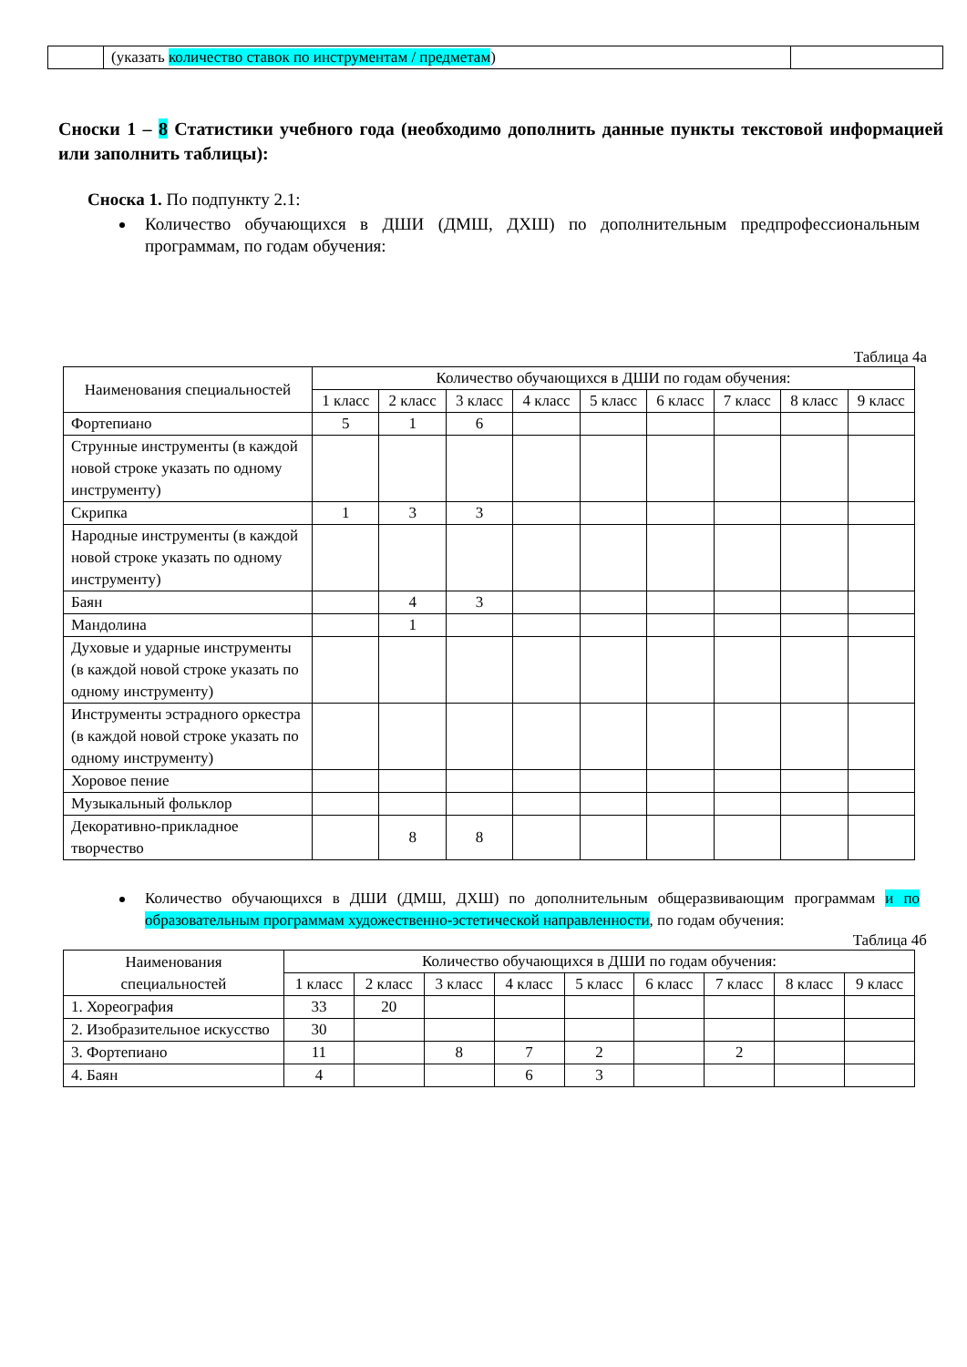| | (указать количество ставок по инструментам / предметам ) | |
Сноски 1 – 8 Статистики учебного года (необходимо дополнить данные пункты текстовой информацией или заполнить таблицы):
Сноска 1. По подпункту 2.1:
Количество обучающихся в ДШИ (ДМШ, ДХШ) по дополнительным предпрофессиональным программам, по годам обучения:
Таблица 4а
| Наименования специальностей | Количество обучающихся в ДШИ по годам обучения: | | | | | | | | |
| --- | --- | --- | --- | --- | --- | --- | --- | --- | --- |
| | 1 класс | 2 класс | 3 класс | 4 класс | 5 класс | 6 класс | 7 класс | 8 класс | 9 класс |
| Фортепиано | 5 | 1 | 6 | | | | | | |
| Струнные инструменты (в каждой новой строке указать по одному инструменту) | | | | | | | | | |
| Скрипка | 1 | 3 | 3 | | | | | | |
| Народные инструменты (в каждой новой строке указать по одному инструменту) | | | | | | | | | |
| Баян | | 4 | 3 | | | | | | |
| Мандолина | | 1 | | | | | | | |
| Духовые и ударные инструменты (в каждой новой строке указать по одному инструменту) | | | | | | | | | |
| Инструменты эстрадного оркестра (в каждой новой строке указать по одному инструменту) | | | | | | | | | |
| Хоровое пение | | | | | | | | | |
| Музыкальный фольклор | | | | | | | | | |
| Декоративно-прикладное творчество | | 8 | 8 | | | | | | |
Количество обучающихся в ДШИ (ДМШ, ДХШ) по дополнительным общеразвивающим программам и по образовательным программам художественно-эстетической направленности, по годам обучения:
Таблица 4б
| Наименования специальностей | Количество обучающихся в ДШИ по годам обучения: | | | | | | | | |
| --- | --- | --- | --- | --- | --- | --- | --- | --- | --- |
| | 1 класс | 2 класс | 3 класс | 4 класс | 5 класс | 6 класс | 7 класс | 8 класс | 9 класс |
| 1. Хореография | 33 | 20 | | | | | | | |
| 2. Изобразительное искусство | 30 | | | | | | | | |
| 3. Фортепиано | 11 | | 8 | 7 | 2 | | 2 | | |
| 4. Баян | 4 | | | 6 | 3 | | | | |